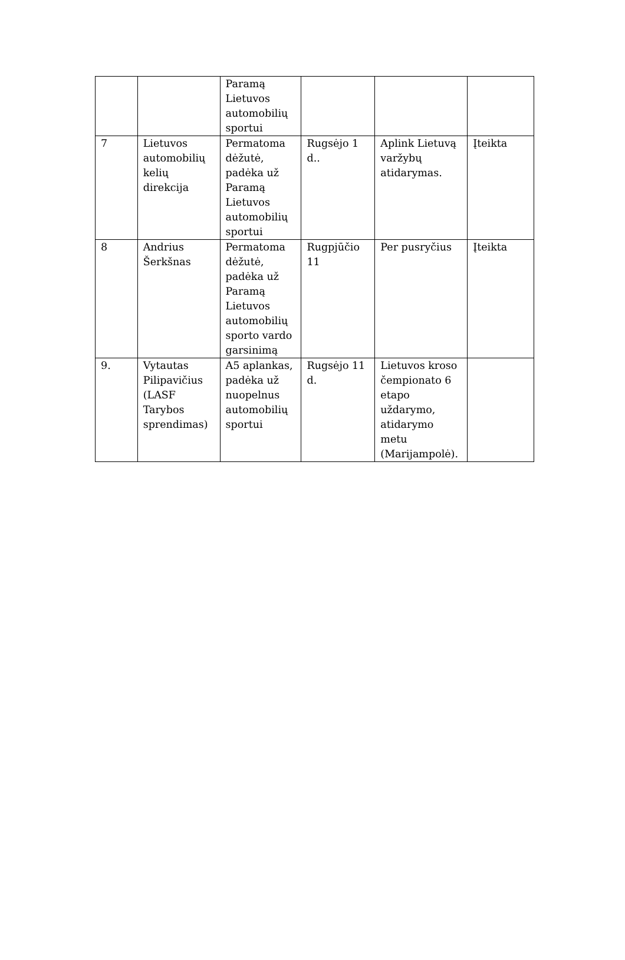| | | Paramą Lietuvos automobilių sportui | | | |
| 7 | Lietuvos automobilių kelių direkcija | Permatoma dėžutė, padėka už Paramą Lietuvos automobilių sportui | Rugsėjo 1 d.. | Aplink Lietuvą varžybų atidarymas. | Įteikta |
| 8 | Andrius Šerkšnas | Permatoma dėžutė, padėka už Paramą Lietuvos automobilių sporto vardo garsinimą | Rugpjūčio 11 | Per pusryčius | Įteikta |
| 9. | Vytautas Pilipavičius (LASF Tarybos sprendimas) | A5 aplankas, padėka už nuopelnus automobilių sportui | Rugsėjo 11 d. | Lietuvos kroso čempionato 6 etapo uždarymo, atidarymo metu (Marijampolė). | |